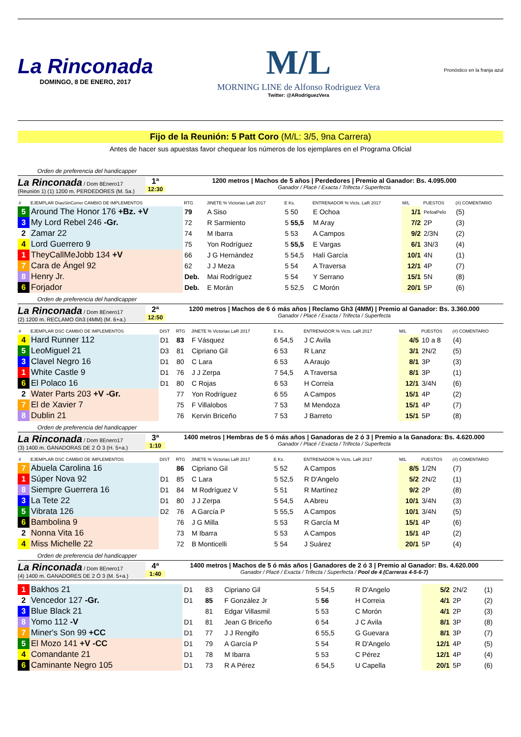La Rinconada
DOMINGO, 8 DE ENERO, 2017
M/L
MORNING LINE de Alfonso Rodriguez Vera
Twitter: @ARodriguezVera
Pronóstico en la franja azul
Fijo de la Reunión: 5 Patt Coro (M/L: 3/5, 9na Carrera)
Antes de hacer sus apuestas favor chequear los números de los ejemplares en el Programa Oficial
Orden de preferencia del handicapper
La Rinconada / Dom 8Enero17
(Reunión 1) (1) 1200 m. PERDEDORES (M. 5a.)
1ª
12:30
1200 metros | Machos de 5 años | Perdedores | Premio al Ganador: Bs. 4.095.000
Ganador / Placé / Exacta / Trifecta / Superfecta
| # | EJEMPLAR DíasSinCorrer CAMBIO DE IMPLEMENTOS | RTG | JINETE % Victorias LaR 2017 | E Ks. | ENTRENADOR % Victs. LaR 2017 | M/L | PUESTOS | (#) COMENTARIO |
| --- | --- | --- | --- | --- | --- | --- | --- | --- |
| 5 | Around The Honor 176 +Bz. +V | 79 | A Siso | 5 50 | E Ochoa | 1/1 | PeloaPelo | (5) |
| 3 | My Lord Rebel 246 -Gr. | 72 | R Sarmiento | 5 55,5 | M Aray | 7/2 | 2P | (3) |
| 2 | Zamar 22 | 74 | M Ibarra | 5 53 | A Campos | 9/2 | 2/3N | (2) |
| 4 | Lord Guerrero 9 | 75 | Yon Rodríguez | 5 55,5 | E Vargas | 6/1 | 3N/3 | (4) |
| 1 | TheyCallMeJobb 134 +V | 66 | J G Hernández | 5 54,5 | Halí García | 10/1 | 4N | (1) |
| 7 | Cara de Ángel 92 | 62 | J J Meza | 5 54 | A Traversa | 12/1 | 4P | (7) |
| 8 | Henry Jr. | Deb. | Mai Rodríguez | 5 54 | Y Serrano | 15/1 | 5N | (8) |
| 6 | Forjador | Deb. | E Morán | 5 52,5 | C Morón | 20/1 | 5P | (6) |
Orden de preferencia del handicapper
La Rinconada / Dom 8Enero17
(2) 1200 m. RECLAMO Gh3 (4MM) (M. 6+a.)
2ª
12:50
1200 metros | Machos de 6 ó más años | Reclamo Gh3 (4MM) | Premio al Ganador: Bs. 3.360.000
Ganador / Placé / Exacta / Trifecta / Superfecta
| # | EJEMPLAR DSC CAMBIO DE IMPLEMENTOS | DIST | RTG | JINETE % Victorias LaR 2017 | E Ks. | ENTRENADOR % Victs. LaR 2017 | M/L | PUESTOS | (#) COMENTARIO |
| --- | --- | --- | --- | --- | --- | --- | --- | --- | --- |
| 4 | Hard Runner 112 | D1 | 83 | F Vásquez | 6 54,5 | J C Avila | 4/5 | 10 a 8 | (4) |
| 5 | LeoMiguel 21 | D3 | 81 | Cipriano Gil | 6 53 | R Lanz | 3/1 | 2N/2 | (5) |
| 3 | Clavel Negro 16 | D1 | 80 | C Lara | 6 53 | A Araujo | 8/1 | 3P | (3) |
| 1 | White Castle 9 | D1 | 76 | J J Zerpa | 7 54,5 | A Traversa | 8/1 | 3P | (1) |
| 6 | El Polaco 16 | D1 | 80 | C Rojas | 6 53 | H Correia | 12/1 | 3/4N | (6) |
| 2 | Water Parts 203 +V -Gr. | | 77 | Yon Rodríguez | 6 55 | A Campos | 15/1 | 4P | (2) |
| 7 | El de Xavier 7 | | 75 | F Villalobos | 7 53 | M Mendoza | 15/1 | 4P | (7) |
| 8 | Dublin 21 | | 76 | Kervin Briceño | 7 53 | J Barreto | 15/1 | 5P | (8) |
Orden de preferencia del handicapper
La Rinconada / Dom 8Enero17
(3) 1400 m. GANADORAS DE 2 Ó 3 (H. 5+a.)
3ª
1:10
1400 metros | Hembras de 5 ó más años | Ganadoras de 2 ó 3 | Premio a la Ganadora: Bs. 4.620.000
Ganador / Placé / Exacta / Trifecta / Superfecta
| # | EJEMPLAR DSC CAMBIO DE IMPLEMENTOS | DIST | RTG | JINETE % Victorias LaR 2017 | E Ks. | ENTRENADOR % Victs. LaR 2017 | M/L | PUESTOS | (#) COMENTARIO |
| --- | --- | --- | --- | --- | --- | --- | --- | --- | --- |
| 7 | Abuela Carolina 16 | | 86 | Cipriano Gil | 5 52 | A Campos | 8/5 | 1/2N | (7) |
| 1 | Súper Nova 92 | D1 | 85 | C Lara | 5 52,5 | R D'Angelo | 5/2 | 2N/2 | (1) |
| 8 | Siempre Guerrera 16 | D1 | 84 | M Rodríguez V | 5 51 | R Martínez | 9/2 | 2P | (8) |
| 3 | La Tete 22 | D1 | 80 | J J Zerpa | 5 54,5 | A Abreu | 10/1 | 3/4N | (3) |
| 5 | Vibrata 126 | D2 | 76 | A García P | 5 55,5 | A Campos | 10/1 | 3/4N | (5) |
| 6 | Bambolina 9 | | 76 | J G Milla | 5 53 | R García M | 15/1 | 4P | (6) |
| 2 | Nonna Vita 16 | | 73 | M Ibarra | 5 53 | A Campos | 15/1 | 4P | (2) |
| 4 | Miss Michelle 22 | | 72 | B Monticelli | 5 54 | J Suárez | 20/1 | 5P | (4) |
Orden de preferencia del handicapper
La Rinconada / Dom 8Enero17
(4) 1400 m. GANADORES DE 2 Ó 3 (M. 5+a.)
4ª
1:40
1400 metros | Machos de 5 ó más años | Ganadores de 2 ó 3 | Premio al Ganador: Bs. 4.620.000
Ganador / Placé / Exacta / Trifecta / Superfecta / Pool de 4 (Carreras 4-5-6-7)
| 1 | Bakhos 21 | D1 | 83 | Cipriano Gil | 5 54,5 | R D'Angelo | 5/2 | 2N/2 | (1) |
| 2 | Vencedor 127 -Gr. | D1 | 85 | F González Jr | 5 56 | H Correia | 4/1 | 2P | (2) |
| 3 | Blue Black 21 | | 81 | Edgar Villasmil | 5 53 | C Morón | 4/1 | 2P | (3) |
| 8 | Yomo 112 -V | D1 | 81 | Jean G Briceño | 6 54 | J C Avila | 8/1 | 3P | (8) |
| 7 | Miner's Son 99 +CC | D1 | 77 | J J Rengifo | 6 55,5 | G Guevara | 8/1 | 3P | (7) |
| 5 | El Mozo 141 +V -CC | D1 | 79 | A García P | 5 54 | R D'Angelo | 12/1 | 4P | (5) |
| 4 | Comandante 21 | D1 | 78 | M Ibarra | 5 53 | C Pérez | 12/1 | 4P | (4) |
| 6 | Caminante Negro 105 | D1 | 73 | R A Pérez | 6 54,5 | U Capella | 20/1 | 5P | (6) |